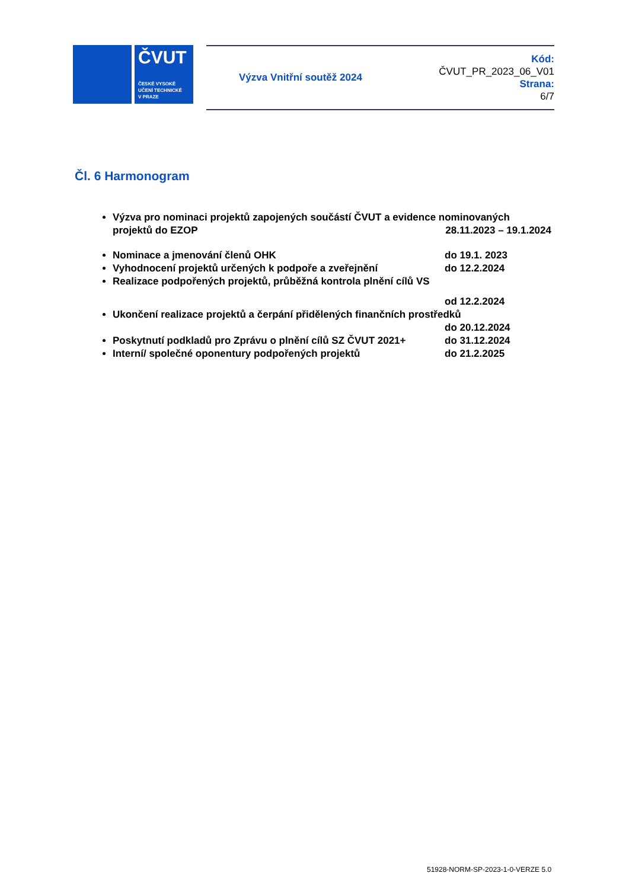ČVUT
ČESKÉ VYSOKÉ
UČENÍ TECHNICKÉ
V PRAZE
Výzva Vnitřní soutěž 2024
Kód:
ČVUT_PR_2023_06_V01
Strana:
6/7
Čl. 6 Harmonogram
Výzva pro nominaci projektů zapojených součástí ČVUT a evidence nominovaných
projektů do EZOP 28.11.2023 – 19.1.2024
Nominace a jmenování členů OHK do 19.1. 2023
Vyhodnocení projektů určených k podpoře a zveřejnění do 12.2.2024
Realizace podpořených projektů, průběžná kontrola plnění cílů VS
od 12.2.2024
Ukončení realizace projektů a čerpání přidělených finančních prostředků
do 20.12.2024
Poskytnutí podkladů pro Zprávu o plnění cílů SZ ČVUT 2021+ do 31.12.2024
Interní/ společné oponentury podpořených projektů do 21.2.2025
51928-NORM-SP-2023-1-0-VERZE 5.0